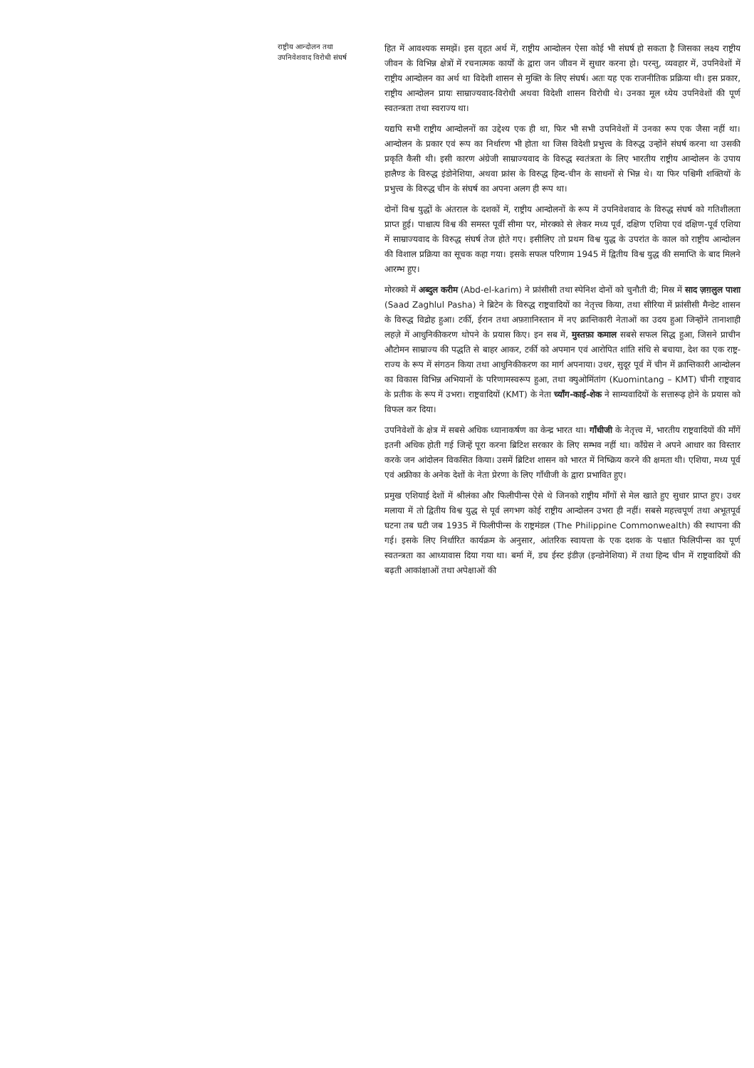राष्ट्रीय आन्दोलन तथा
उपनिवेशवाद विरोधी संघर्ष
हित में आवश्यक समझें। इस वृहत अर्थ में, राष्ट्रीय आन्दोलन ऐसा कोई भी संघर्ष हो सकता है जिसका लक्ष्य राष्ट्रीय जीवन के विभिन्न क्षेत्रों में रचनात्मक कार्यों के द्वारा जन जीवन में सुधार करना हो। परन्तु, व्यवहार में, उपनिवेशों में राष्ट्रीय आन्दोलन का अर्थ था विदेशी शासन से मुक्ति के लिए संघर्ष। अतः यह एक राजनीतिक प्रक्रिया थी। इस प्रकार, राष्ट्रीय आन्दोलन प्रायः साम्राज्यवाद-विरोधी अथवा विदेशी शासन विरोधी थे। उनका मूल ध्येय उपनिवेशों की पूर्ण स्वतन्त्रता तथा स्वराज्य था।
यद्यपि सभी राष्ट्रीय आन्दोलनों का उद्देश्य एक ही था, फिर भी सभी उपनिवेशों में उनका रूप एक जैसा नहीं था। आन्दोलन के प्रकार एवं रूप का निर्धारण भी होता था जिस विदेशी प्रभुत्त्व के विरुद्ध उन्होंने संघर्ष करना था उसकी प्रकृति कैसी थी। इसी कारण अंग्रेजी साम्राज्यवाद के विरुद्ध स्वतंत्रता के लिए भारतीय राष्ट्रीय आन्दोलन के उपाय हालैण्ड के विरुद्ध इंडोनेशिया, अथवा फ्रांस के विरुद्ध हिन्द-चीन के साधनों से भिन्न थे। या फिर पश्चिमी शक्तियों के प्रभुत्त्व के विरुद्ध चीन के संघर्ष का अपना अलग ही रूप था।
दोनों विश्व युद्धों के अंतराल के दशकों में, राष्ट्रीय आन्दोलनों के रूप में उपनिवेशवाद के विरुद्ध संघर्ष को गतिशीलता प्राप्त हुई। पाश्चात्य विश्व की समस्त पूर्वी सीमा पर, मोरक्को से लेकर मध्य पूर्व, दक्षिण एशिया एवं दक्षिण-पूर्व एशिया में साम्राज्यवाद के विरुद्ध संघर्ष तेज होते गए। इसीलिए तो प्रथम विश्व युद्ध के उपरांत के काल को राष्ट्रीय आन्दोलन की विशाल प्रक्रिया का सूचक कहा गया। इसके सफल परिणाम 1945 में द्वितीय विश्व युद्ध की समाप्ति के बाद मिलने आरम्भ हुए।
मोरक्को में अब्दुल करीम (Abd-el-karim) ने फ्रांसीसी तथा स्पेनिश दोनों को चुनौती दी; मिस्र में साद ज़ग़लुल पाशा (Saad Zaghlul Pasha) ने ब्रिटेन के विरुद्ध राष्ट्रवादियों का नेतृत्त्व किया, तथा सीरिया में फ्रांसीसी मैन्डेट शासन के विरुद्ध विद्रोह हुआ। टर्की, ईरान तथा अफ़ग़ानिस्तान में नए क्रान्तिकारी नेताओं का उदय हुआ जिन्होंने तानाशाही लहज़े में आधुनिकीकरण थोपने के प्रयास किए। इन सब में, मुस्तफ़ा कमाल सबसे सफल सिद्ध हुआ, जिसने प्राचीन औटोमन साम्राज्य की पद्धति से बाहर आकर, टर्की को अपमान एवं आरोपित शांति संधि से बचाया, देश का एक राष्ट्र-राज्य के रूप में संगठन किया तथा आधुनिकीकरण का मार्ग अपनाया। उधर, सुदूर पूर्व में चीन में क्रान्तिकारी आन्दोलन का विकास विभिन्न अभियानों के परिणामस्वरूप हुआ, तथा क्युओमिंतांग (Kuomintang – KMT) चीनी राष्ट्रवाद के प्रतीक के रूप में उभरा। राष्ट्रवादियों (KMT) के नेता च्याँग-काई-शेक ने साम्यवादियों के सत्तारूढ़ होने के प्रयास को विफल कर दिया।
उपनिवेशों के क्षेत्र में सबसे अधिक ध्यानाकर्षण का केन्द्र भारत था। गाँधीजी के नेतृत्त्व में, भारतीय राष्ट्रवादियों की माँगें इतनी अधिक होती गई जिन्हें पूरा करना ब्रिटिश सरकार के लिए सम्भव नहीं था। काँग्रेस ने अपने आधार का विस्तार करके जन आंदोलन विकसित किया। उसमें ब्रिटिश शासन को भारत में निष्क्रिय करने की क्षमता थी। एशिया, मध्य पूर्व एवं अफ्रीका के अनेक देशों के नेता प्रेरणा के लिए गाँधीजी के द्वारा प्रभावित हुए।
प्रमुख एशियाई देशों में श्रीलंका और फिलीपीन्स ऐसे थे जिनको राष्ट्रीय माँगों से मेल खाते हुए सुधार प्राप्त हुए। उधर मलाया में तो द्वितीय विश्व युद्ध से पूर्व लगभग कोई राष्ट्रीय आन्दोलन उभरा ही नहीं। सबसे महत्त्वपूर्ण तथा अभूतपूर्व घटना तब घटी जब 1935 में फिलीपीन्स के राष्ट्रमंडल (The Philippine Commonwealth) की स्थापना की गई। इसके लिए निर्धारित कार्यक्रम के अनुसार, आंतरिक स्वायत्ता के एक दशक के पश्चात फिलिपीन्स का पूर्ण स्वतन्त्रता का आध्यावास दिया गया था। बर्मा में, डच ईस्ट इंडीज़ (इन्डोनेशिया) में तथा हिन्द चीन में राष्ट्रवादियों की बढ़ती आकांक्षाओं तथा अपेक्षाओं की